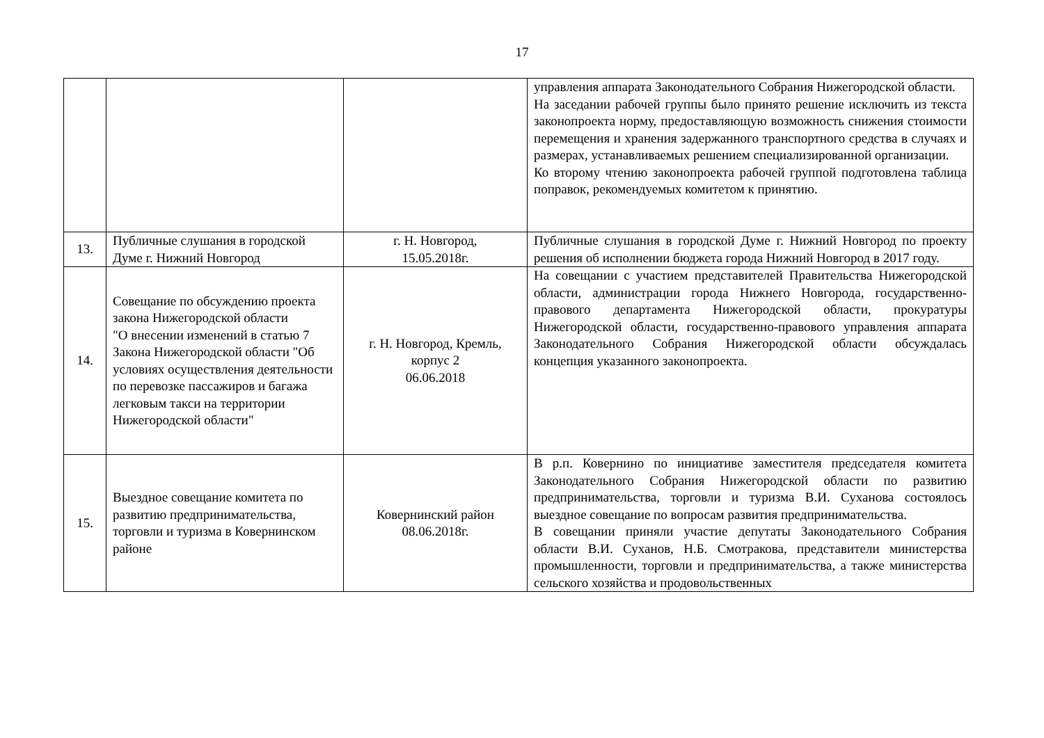17
| | | | управления аппарата Законодательного Собрания Нижегородской области. На заседании рабочей группы было принято решение исключить из текста законопроекта норму, предоставляющую возможность снижения стоимости перемещения и хранения задержанного транспортного средства в случаях и размерах, устанавливаемых решением специализированной организации. Ко второму чтению законопроекта рабочей группой подготовлена таблица поправок, рекомендуемых комитетом к принятию. |
| 13. | Публичные слушания в городской Думе г. Нижний Новгород | г. Н. Новгород, 15.05.2018г. | Публичные слушания в городской Думе г. Нижний Новгород по проекту решения об исполнении бюджета города Нижний Новгород в 2017 году. |
| 14. | Совещание по обсуждению проекта закона Нижегородской области "О внесении изменений в статью 7 Закона Нижегородской области "Об условиях осуществления деятельности по перевозке пассажиров и багажа легковым такси на территории Нижегородской области" | г. Н. Новгород, Кремль, корпус 2 06.06.2018 | На совещании с участием представителей Правительства Нижегородской области, администрации города Нижнего Новгорода, государственно-правового департамента Нижегородской области, прокуратуры Нижегородской области, государственно-правового управления аппарата Законодательного Собрания Нижегородской области обсуждалась концепция указанного законопроекта. |
| 15. | Выездное совещание комитета по развитию предпринимательства, торговли и туризма в Ковернинском районе | Ковернинский район 08.06.2018г. | В р.п. Ковернино по инициативе заместителя председателя комитета Законодательного Собрания Нижегородской области по развитию предпринимательства, торговли и туризма В.И. Суханова состоялось выездное совещание по вопросам развития предпринимательства. В совещании приняли участие депутаты Законодательного Собрания области В.И. Суханов, Н.Б. Смотракова, представители министерства промышленности, торговли и предпринимательства, а также министерства сельского хозяйства и продовольственных |